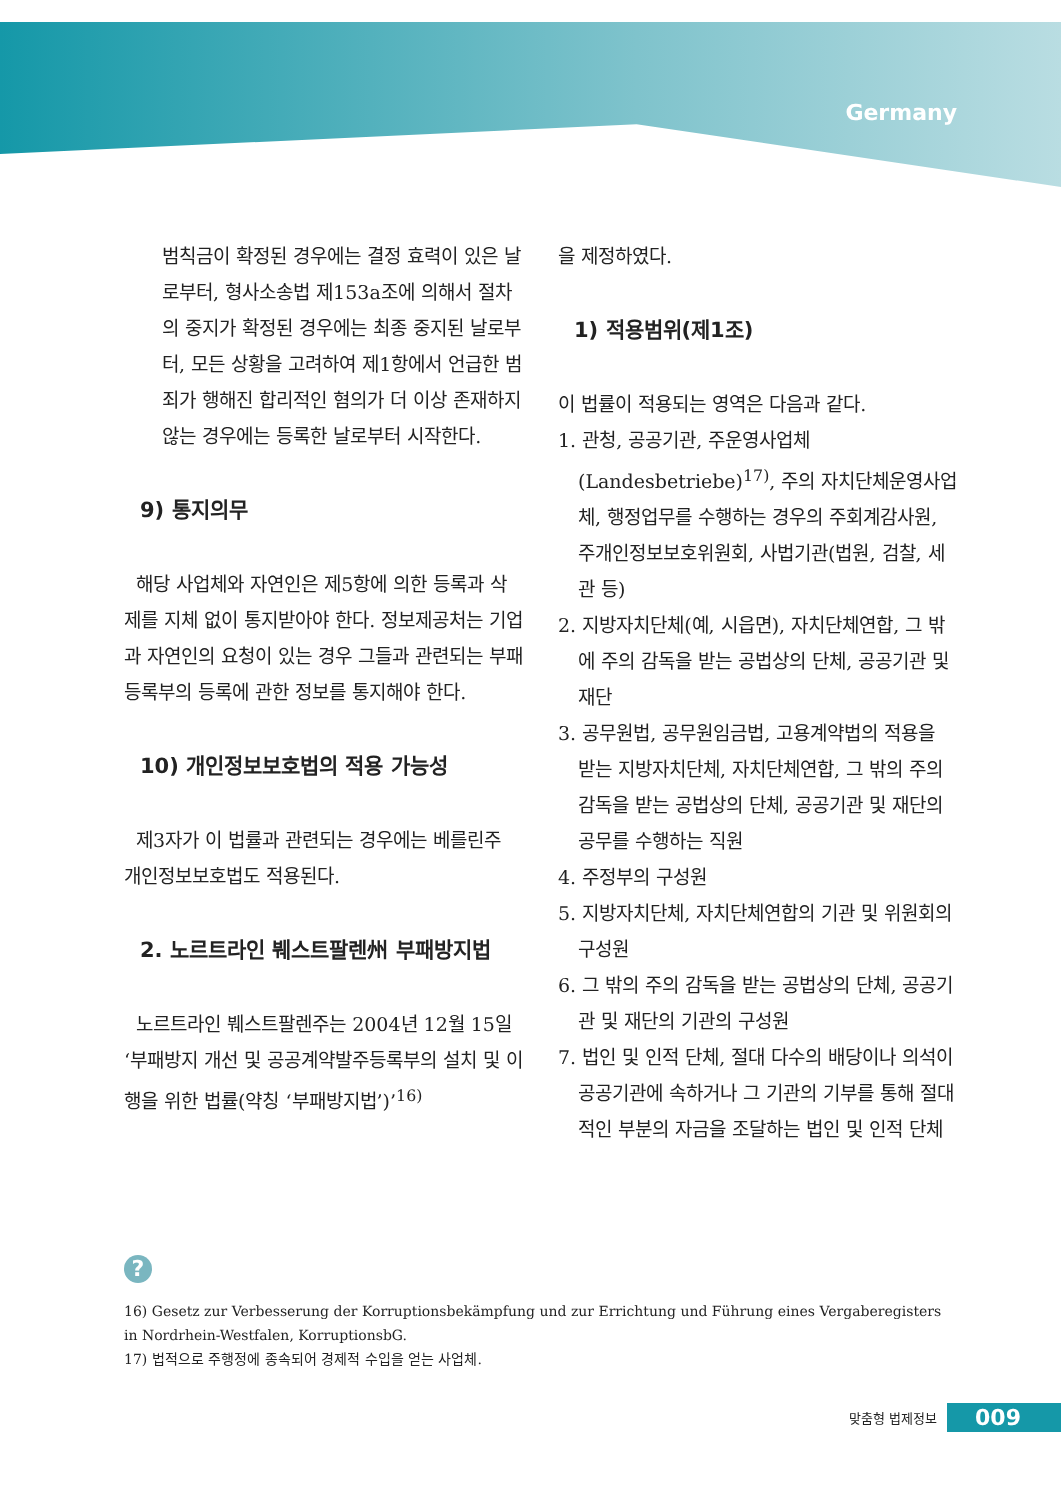Germany
범칙금이 확정된 경우에는 결정 효력이 있은 날로부터, 형사소송법 제153a조에 의해서 절차의 중지가 확정된 경우에는 최종 중지된 날로부터, 모든 상황을 고려하여 제1항에서 언급한 범죄가 행해진 합리적인 혐의가 더 이상 존재하지 않는 경우에는 등록한 날로부터 시작한다.
9) 통지의무
해당 사업체와 자연인은 제5항에 의한 등록과 삭제를 지체 없이 통지받아야 한다. 정보제공처는 기업과 자연인의 요청이 있는 경우 그들과 관련되는 부패등록부의 등록에 관한 정보를 통지해야 한다.
10) 개인정보보호법의 적용 가능성
제3자가 이 법률과 관련되는 경우에는 베를린주 개인정보보호법도 적용된다.
2. 노르트라인 붸스트팔렌州 부패방지법
노르트라인 붸스트팔렌주는 2004년 12월 15일 ‘부패방지 개선 및 공공계약발주등록부의 설치 및 이행을 위한 법률(약칭 ‘부패방지법’)’<sup>16)</sup>
을 제정하였다.
1) 적용범위(제1조)
이 법률이 적용되는 영역은 다음과 같다.
1. 관청, 공공기관, 주운영사업체(Landesbetriebe)<sup>17)</sup>, 주의 자치단체운영사업체, 행정업무를 수행하는 경우의 주회계감사원, 주개인정보보호위원회, 사법기관(법원, 검찰, 세관 등)
2. 지방자치단체(예, 시읍면), 자치단체연합, 그 밖에 주의 감독을 받는 공법상의 단체, 공공기관 및 재단
3. 공무원법, 공무원임금법, 고용계약법의 적용을 받는 지방자치단체, 자치단체연합, 그 밖의 주의 감독을 받는 공법상의 단체, 공공기관 및 재단의 공무를 수행하는 직원
4. 주정부의 구성원
5. 지방자치단체, 자치단체연합의 기관 및 위원회의 구성원
6. 그 밖의 주의 감독을 받는 공법상의 단체, 공공기관 및 재단의 기관의 구성원
7. 법인 및 인적 단체, 절대 다수의 배당이나 의석이 공공기관에 속하거나 그 기관의 기부를 통해 절대적인 부분의 자금을 조달하는 법인 및 인적 단체
?
16) Gesetz zur Verbesserung der Korruptionsbekämpfung und zur Errichtung und Führung eines Vergaberegisters in Nordrhein-Westfalen, KorruptionsbG.
17) 법적으로 주행정에 종속되어 경제적 수입을 얻는 사업체.
맞춤형 법제정보 009